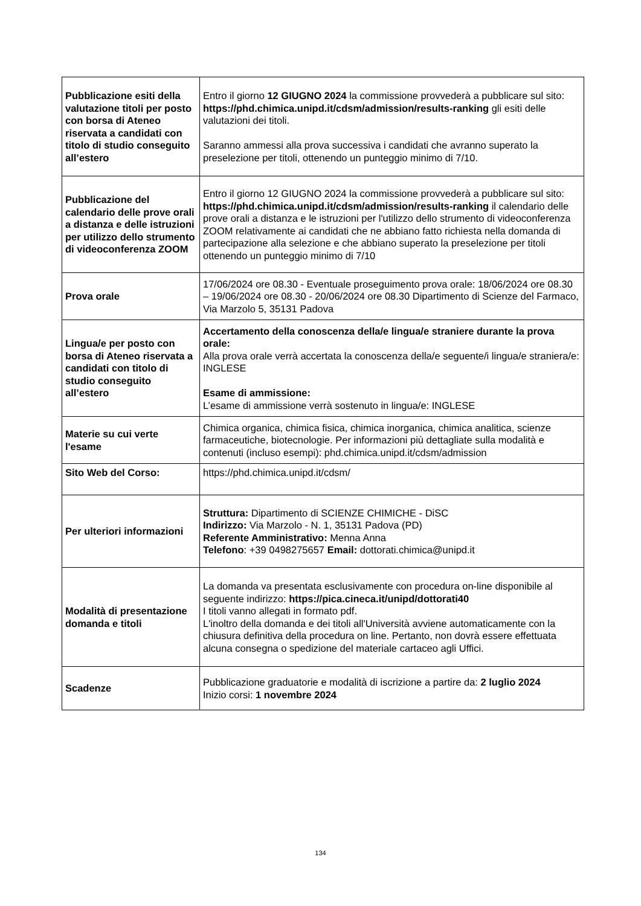| Pubblicazione esiti della valutazione titoli per posto con borsa di Ateneo riservata a candidati con titolo di studio conseguito all’estero | Entro il giorno 12 GIUGNO 2024 la commissione provvederà a pubblicare sul sito: https://phd.chimica.unipd.it/cdsm/admission/results-ranking gli esiti delle valutazioni dei titoli. Saranno ammessi alla prova successiva i candidati che avranno superato la preselezione per titoli, ottenendo un punteggio minimo di 7/10. |
| Pubblicazione del calendario delle prove orali a distanza e delle istruzioni per utilizzo dello strumento di videoconferenza ZOOM | Entro il giorno 12 GIUGNO 2024 la commissione provvederà a pubblicare sul sito: https://phd.chimica.unipd.it/cdsm/admission/results-ranking il calendario delle prove orali a distanza e le istruzioni per l'utilizzo dello strumento di videoconferenza ZOOM relativamente ai candidati che ne abbiano fatto richiesta nella domanda di partecipazione alla selezione e che abbiano superato la preselezione per titoli ottenendo un punteggio minimo di 7/10 |
| Prova orale | 17/06/2024 ore 08.30 - Eventuale proseguimento prova orale: 18/06/2024 ore 08.30 – 19/06/2024 ore 08.30 - 20/06/2024 ore 08.30 Dipartimento di Scienze del Farmaco, Via Marzolo 5, 35131 Padova |
| Lingua/e per posto con borsa di Ateneo riservata a candidati con titolo di studio conseguito all’estero | Accertamento della conoscenza della/e lingua/e straniere durante la prova orale: Alla prova orale verrà accertata la conoscenza della/e seguente/i lingua/e straniera/e: INGLESE Esame di ammissione: L’esame di ammissione verrà sostenuto in lingua/e: INGLESE |
| Materie su cui verte l'esame | Chimica organica, chimica fisica, chimica inorganica, chimica analitica, scienze farmaceutiche, biotecnologie. Per informazioni più dettagliate sulla modalità e contenuti (incluso esempi): phd.chimica.unipd.it/cdsm/admission |
| Sito Web del Corso: | https://phd.chimica.unipd.it/cdsm/ |
| Per ulteriori informazioni | Struttura: Dipartimento di SCIENZE CHIMICHE - DiSC Indirizzo: Via Marzolo - N. 1, 35131 Padova (PD) Referente Amministrativo: Menna Anna Telefono : +39 0498275657 Email: dottorati.chimica@unipd.it |
| Modalità di presentazione domanda e titoli | La domanda va presentata esclusivamente con procedura on-line disponibile al seguente indirizzo: https://pica.cineca.it/unipd/dottorati40 I titoli vanno allegati in formato pdf. L'inoltro della domanda e dei titoli all'Università avviene automaticamente con la chiusura definitiva della procedura on line. Pertanto, non dovrà essere effettuata alcuna consegna o spedizione del materiale cartaceo agli Uffici. |
| Scadenze | Pubblicazione graduatorie e modalità di iscrizione a partire da: 2 luglio 2024 Inizio corsi: 1 novembre 2024 |
134